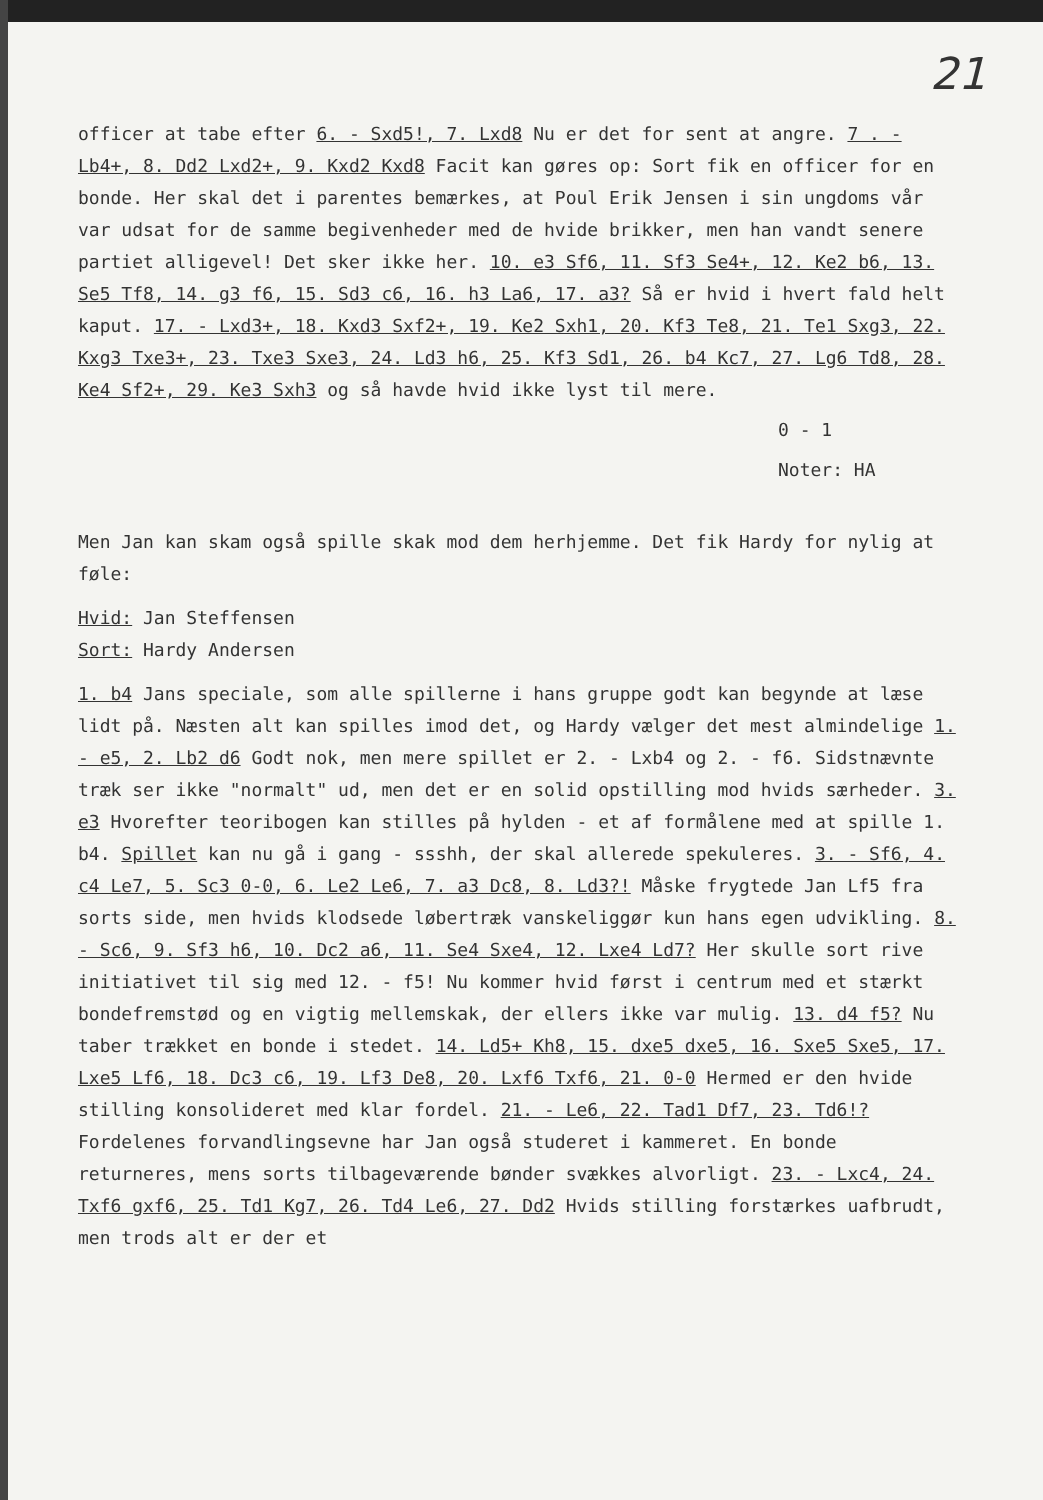21
officer at tabe efter 6. - Sxd5!, 7. Lxd8 Nu er det for sent at angre. 7 . - Lb4+, 8. Dd2 Lxd2+, 9. Kxd2 Kxd8 Facit kan gøres op: Sort fik en officer for en bonde. Her skal det i parentes bemærkes, at Poul Erik Jensen i sin ungdoms vår var udsat for de samme begivenheder med de hvide brikker, men han vandt senere partiet alligevel! Det sker ikke her. 10. e3 Sf6, 11. Sf3 Se4+, 12. Ke2 b6, 13. Se5 Tf8, 14. g3 f6, 15. Sd3 c6, 16. h3 La6, 17. a3? Så er hvid i hvert fald helt kaput. 17. - Lxd3+, 18. Kxd3 Sxf2+, 19. Ke2 Sxh1, 20. Kf3 Te8, 21. Te1 Sxg3, 22. Kxg3 Txe3+, 23. Txe3 Sxe3, 24. Ld3 h6, 25. Kf3 Sd1, 26. b4 Kc7, 27. Lg6 Td8, 28. Ke4 Sf2+, 29. Ke3 Sxh3 og så havde hvid ikke lyst til mere.
0 - 1
Noter: HA
Men Jan kan skam også spille skak mod dem herhjemme. Det fik Hardy for nylig at føle:
Hvid: Jan Steffensen
Sort: Hardy Andersen
1. b4 Jans speciale, som alle spillerne i hans gruppe godt kan begynde at læse lidt på. Næsten alt kan spilles imod det, og Hardy vælger det mest almindelige 1. - e5, 2. Lb2 d6 Godt nok, men mere spillet er 2. - Lxb4 og 2. - f6. Sidstnævnte træk ser ikke "normalt" ud, men det er en solid opstilling mod hvids særheder. 3. e3 Hvorefter teoribogen kan stilles på hylden - et af formålene med at spille 1. b4. Spillet kan nu gå i gang - ssshh, der skal allerede spekuleres. 3. - Sf6, 4. c4 Le7, 5. Sc3 0-0, 6. Le2 Le6, 7. a3 Dc8, 8. Ld3?! Måske frygtede Jan Lf5 fra sorts side, men hvids klodsede løbertræk vanskeliggør kun hans egen udvikling. 8. - Sc6, 9. Sf3 h6, 10. Dc2 a6, 11. Se4 Sxe4, 12. Lxe4 Ld7? Her skulle sort rive initiativet til sig med 12. - f5! Nu kommer hvid først i centrum med et stærkt bondefremstød og en vigtig mellemskak, der ellers ikke var mulig. 13. d4 f5? Nu taber trækket en bonde i stedet. 14. Ld5+ Kh8, 15. dxe5 dxe5, 16. Sxe5 Sxe5, 17. Lxe5 Lf6, 18. Dc3 c6, 19. Lf3 De8, 20. Lxf6 Txf6, 21. 0-0 Hermed er den hvide stilling konsolideret med klar fordel. 21. - Le6, 22. Tad1 Df7, 23. Td6!? Fordelenes forvandlingsevne har Jan også studeret i kammeret. En bonde returneres, mens sorts tilbageværende bønder svækkes alvorligt. 23. - Lxc4, 24. Txf6 gxf6, 25. Td1 Kg7, 26. Td4 Le6, 27. Dd2 Hvids stilling forstærkes uafbrudt, men trods alt er der et